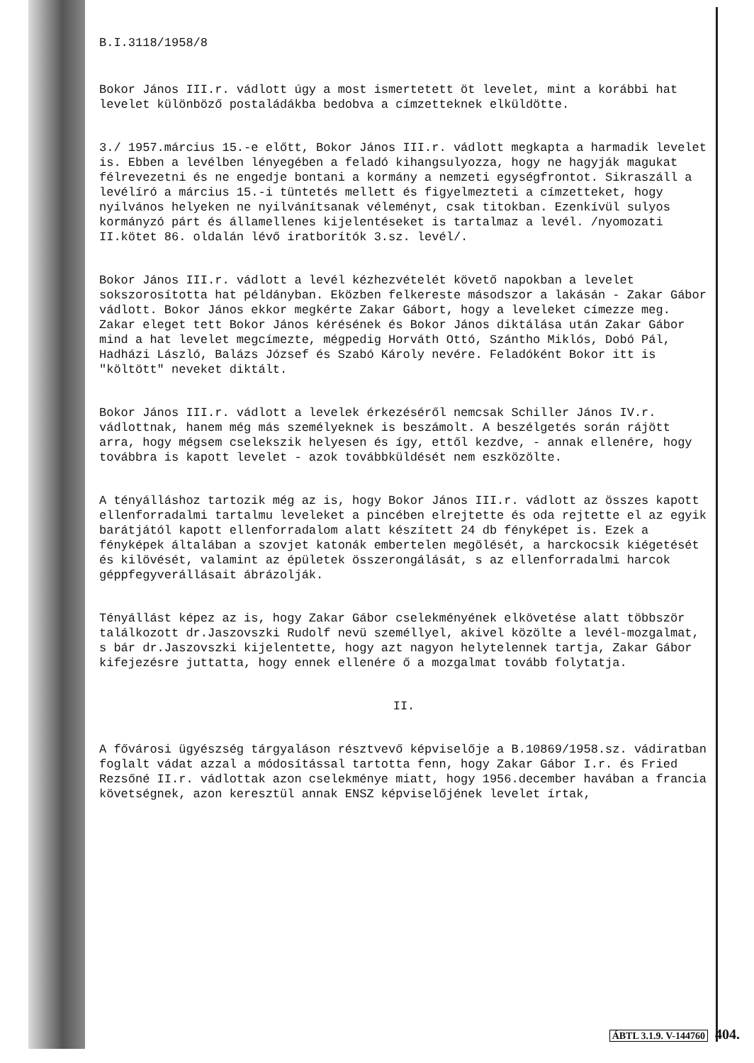B.I.3118/1958/8
Bokor János III.r. vádlott úgy a most ismertetett öt levelet, mint a korábbi hat levelet különböző postaládákba bedobva a címzetteknek elküldötte.
3./ 1957.március 15.-e előtt, Bokor János III.r. vádlott megkapta a harmadik levelet is. Ebben a levélben lényegében a feladó kihangsulyozza, hogy ne hagyják magukat félrevezetni és ne engedje bontani a kormány a nemzeti egységfrontot. Sikraszáll a levélíró a március 15.-i tüntetés mellett és figyelmezteti a címzetteket, hogy nyilvános helyeken ne nyilvánítsanak véleményt, csak titokban. Ezenkívül sulyos kormányzó párt és államellenes kijelentéseket is tartalmaz a levél. /nyomozati II.kötet 86. oldalán lévő iratborítók 3.sz. levél/.
Bokor János III.r. vádlott a levél kézhezvételét követő napokban a levelet sokszorosította hat példányban. Eközben felkereste másodszor a lakásán - Zakar Gábor vádlott. Bokor János ekkor megkérte Zakar Gábort, hogy a leveleket címezze meg. Zakar eleget tett Bokor János kérésének és Bokor János diktálása után Zakar Gábor mind a hat levelet megcímezte, mégpedig Horváth Ottó, Szántho Miklós, Dobó Pál, Hadházi László, Balázs József és Szabó Károly nevére. Feladóként Bokor itt is "költött" neveket diktált.
Bokor János III.r. vádlott a levelek érkezéséről nemcsak Schiller János IV.r. vádlottnak, hanem még más személyeknek is beszámolt. A beszélgetés során rájött arra, hogy mégsem cselekszik helyesen és így, ettől kezdve, - annak ellenére, hogy továbbra is kapott levelet - azok továbbküldését nem eszközölte.
A tényálláshoz tartozik még az is, hogy Bokor János III.r. vádlott az összes kapott ellenforradalmi tartalmu leveleket a pincében elrejtette és oda rejtette el az egyik barátjától kapott ellenforradalom alatt készített 24 db fényképet is. Ezek a fényképek általában a szovjet katonák embertelen megölését, a harckocsik kiégetését és kilövését, valamint az épületek összerongálását, s az ellenforradalmi harcok géppfegyverállásait ábrázolják.
Tényállást képez az is, hogy Zakar Gábor cselekményének elkövetése alatt többször találkozott dr.Jaszovszki Rudolf nevü személlyel, akivel közölte a levél-mozgalmat, s bár dr.Jaszovszki kijelentette, hogy azt nagyon helytelennek tartja, Zakar Gábor kifejezésre juttatta, hogy ennek ellenére ő a mozgalmat tovább folytatja.
II.
A fővárosi ügyészség tárgyaláson résztvevő képviselője a B.10869/1958.sz. vádiratban foglalt vádat azzal a módosítással tartotta fenn, hogy Zakar Gábor I.r. és Fried Rezsőné II.r. vádlottak azon cselekménye miatt, hogy 1956.december havában a francia követségnek, azon keresztül annak ENSZ képviselőjének levelet írtak,
ÁBTL 3.1.9. V-144760 404.